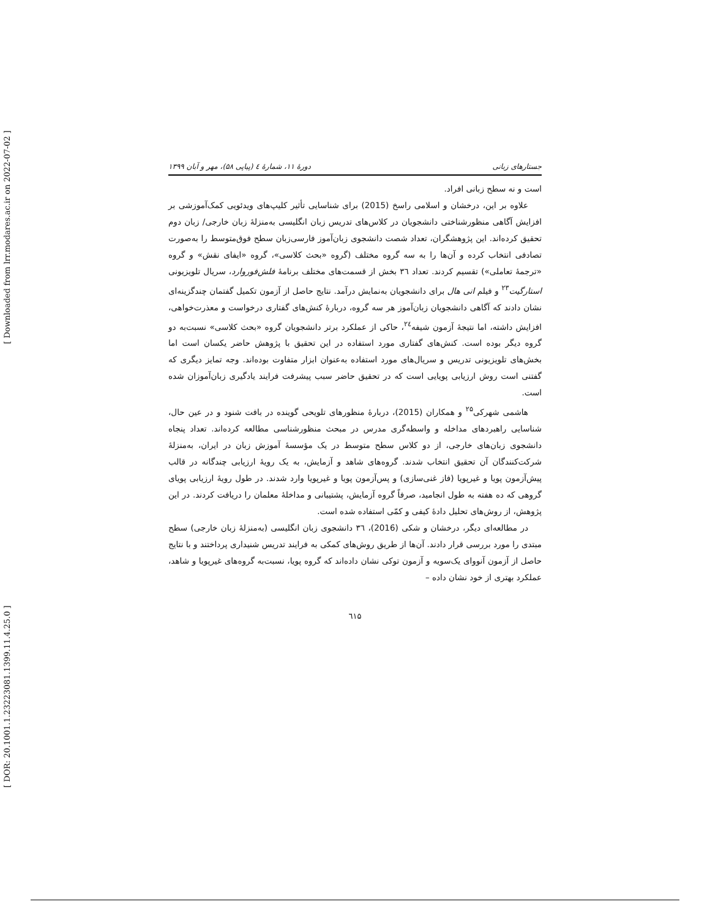[ DOR: 20.1001.1.23223081.1399.11.4.25.0 ] [ Downloaded from lrr.modares.ac.ir on 2022-07-02 ]
جستارهای زبانی دورهٔ ۱۱، شمارهٔ ٤ (پیاپی ۵۸)، مهر و آبان ۱۳۹۹
است و نه سطح زبانی افراد.
علاوه بر این، درخشان و اسلامی راسخ (2015) برای شناسایی تأثیر کلیپ‌های ویدئویی کمک‌آموزشی بر افزایش آگاهی منظورشناختی دانشجویان در کلاس‌های تدریس زبان انگلیسی به‌منزلهٔ زبان خارجی/ زبان دوم تحقیق کرده‌اند. این پژوهشگران، تعداد شصت دانشجوی زبان‌آموز فارسی‌زبان سطح فوق‌متوسط را به‌صورت تصادفی انتخاب کرده و آن‌ها را به سه گروه مختلف (گروه «بحث کلاسی»، گروه «ایفای نقش» و گروه «ترجمهٔ تعاملی») تقسیم کردند. تعداد ۳٦ بخش از قسمت‌های مختلف برنامهٔ فلش‌فوروارد، سریال تلویزیونی استارگیت<sup>۲۳</sup> و فیلم انی هال برای دانشجویان به‌نمایش درآمد. نتایج حاصل از آزمون تکمیل گفتمان چندگزینه‌ای نشان دادند که آگاهی دانشجویان زبان‌آموز هر سه گروه، دربارهٔ کنش‌های گفتاری درخواست و معذرت‌خواهی، افزایش داشته، اما نتیجهٔ آزمون شیفه<sup>۲٤</sup>، حاکی از عملکرد برتر دانشجویان گروه «بحث کلاسی» نسبت‌به دو گروه دیگر بوده است. کنش‌های گفتاری مورد استفاده در این تحقیق با پژوهش حاضر یکسان است اما بخش‌های تلویزیونی تدریس و سریال‌های مورد استفاده به‌عنوان ابزار متفاوت بوده‌اند. وجه تمایز دیگری که گفتنی است روش ارزیابی پویایی است که در تحقیق حاضر سبب پیشرفت فرایند یادگیری زبان‌آموزان شده است.
هاشمی شهرکی<sup>۲۵</sup> و همکاران (2015)، دربارهٔ منظورهای تلویحی گوینده در بافت شنود و در عین حال، شناسایی راهبردهای مداخله و واسطه‌گری مدرس در مبحث منظورشناسی مطالعه کرده‌اند. تعداد پنجاه دانشجوی زبان‌های خارجی، از دو کلاس سطح متوسط در یک مؤسسهٔ آموزش زبان در ایران، به‌منزلهٔ شرکت‌کنندگان آن تحقیق انتخاب شدند. گروه‌های شاهد و آزمایش، به یک رویهٔ ارزیابی چندگانه در قالب پیش‌آزمون پویا و غیرپویا (فاز غنی‌سازی) و پس‌آزمون پویا و غیرپویا وارد شدند. در طول رویهٔ ارزیابی پویای گروهی که ده هفته به طول انجامید، صرفاً گروه آزمایش، پشتیبانی و مداخلهٔ معلمان را دریافت کردند. در این پژوهش، از روش‌های تحلیل دادهٔ کیفی و کمّی استفاده شده است.
در مطالعه‌ای دیگر، درخشان و شکی (2016)، ۳٦ دانشجوی زبان انگلیسی (به‌منزلهٔ زبان خارجی) سطح مبتدی را مورد بررسی قرار دادند. آن‌ها از طریق روش‌های کمکی به فرایند تدریس شنیداری پرداختند و با نتایج حاصل از آزمون آنووای یک‌سویه و آزمون توکی نشان داده‌اند که گروه پویا، نسبت‌به گروه‌های غیرپویا و شاهد، عملکرد بهتری از خود نشان داده –
٦۱۵